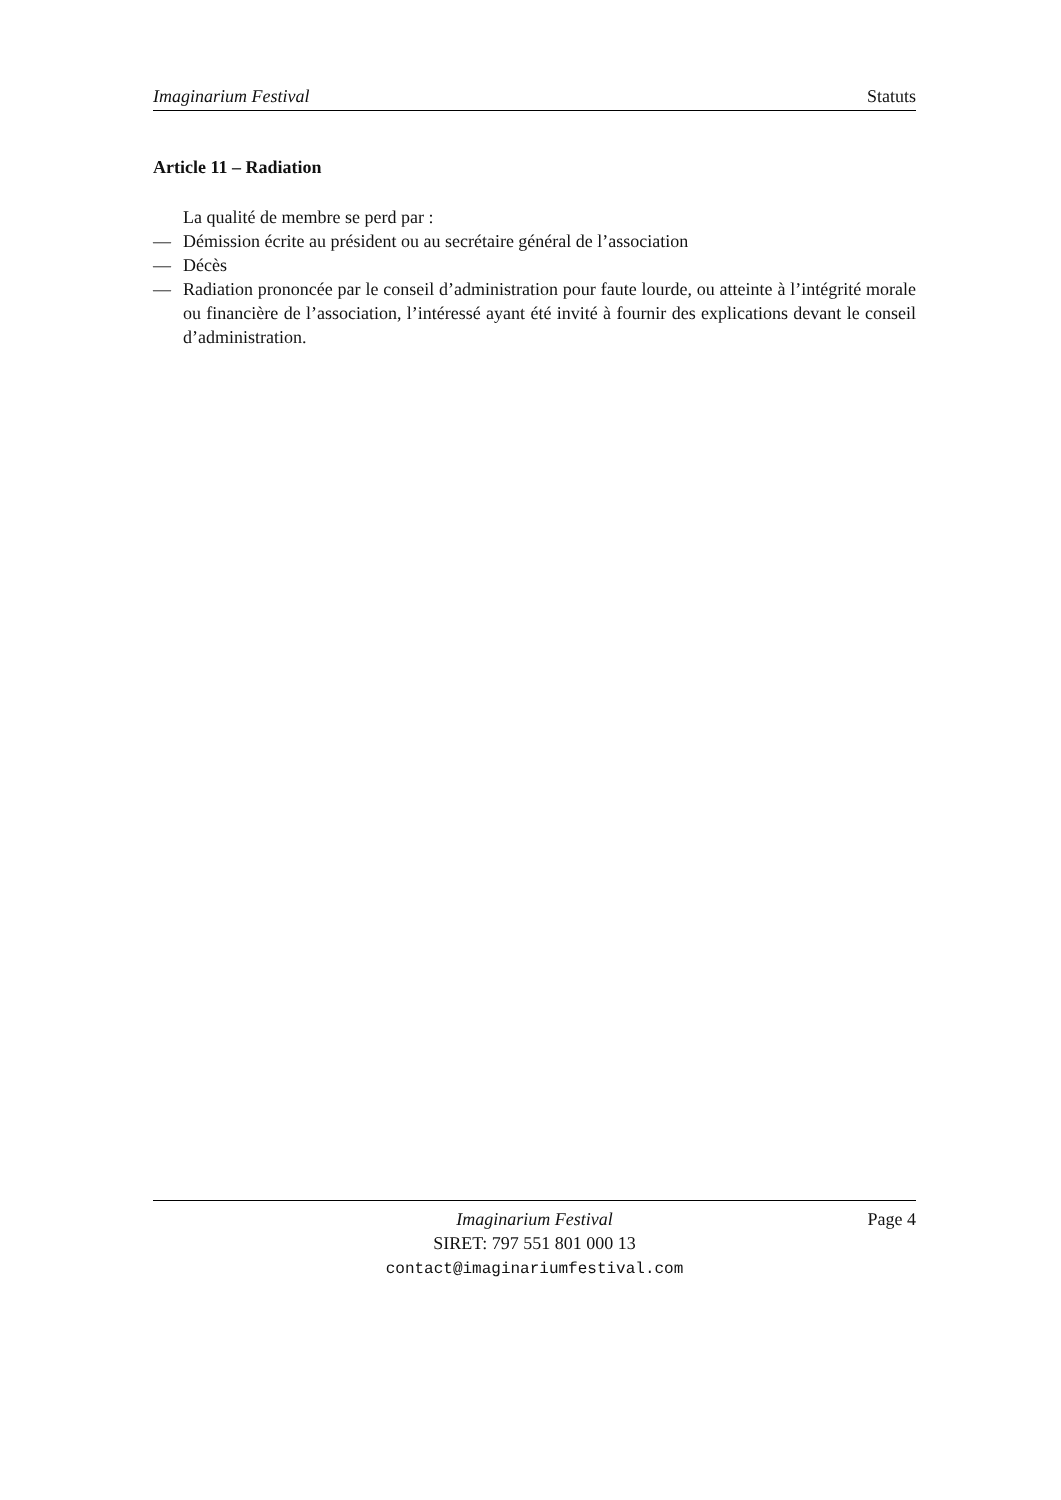Imaginarium Festival Statuts
Article 11 – Radiation
La qualité de membre se perd par :
— Démission écrite au président ou au secrétaire général de l’association
— Décès
— Radiation prononcée par le conseil d’administration pour faute lourde, ou atteinte à l’intégrité morale ou financière de l’association, l’intéressé ayant été invité à fournir des explications devant le conseil d’administration.
Page 4 Imaginarium Festival
SIRET: 797 551 801 000 13
contact@imaginariumfestival.com